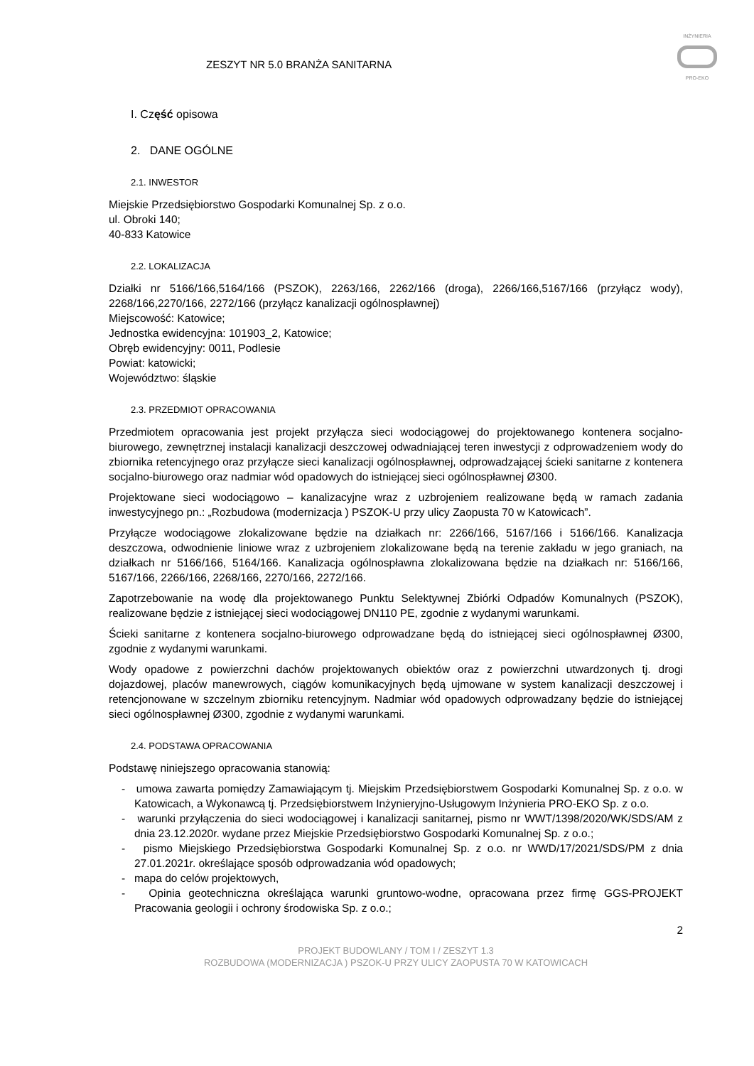ZESZYT NR 5.0 BRANŻA SANITARNA
INŻYNIERIA
PRO-EKO
I. Część opisowa
2. DANE OGÓLNE
2.1. INWESTOR
Miejskie Przedsiębiorstwo Gospodarki Komunalnej Sp. z o.o.
ul. Obroki 140;
40-833 Katowice
2.2. LOKALIZACJA
Działki nr 5166/166,5164/166 (PSZOK), 2263/166, 2262/166 (droga), 2266/166,5167/166 (przyłącz wody), 2268/166,2270/166, 2272/166 (przyłącz kanalizacji ogólnospławnej)
Miejscowość: Katowice;
Jednostka ewidencyjna: 101903_2, Katowice;
Obręb ewidencyjny: 0011, Podlesie
Powiat: katowicki;
Województwo: śląskie
2.3. PRZEDMIOT OPRACOWANIA
Przedmiotem opracowania jest projekt przyłącza sieci wodociągowej do projektowanego kontenera socjalno-biurowego, zewnętrznej instalacji kanalizacji deszczowej odwadniającej teren inwestycji z odprowadzeniem wody do zbiornika retencyjnego oraz przyłącze sieci kanalizacji ogólnospławnej, odprowadzającej ścieki sanitarne z kontenera socjalno-biurowego oraz nadmiar wód opadowych do istniejącej sieci ogólnospławnej Ø300.
Projektowane sieci wodociągowo – kanalizacyjne wraz z uzbrojeniem realizowane będą w ramach zadania inwestycyjnego pn.: „Rozbudowa (modernizacja ) PSZOK-U przy ulicy Zaopusta 70 w Katowicach”.
Przyłącze wodociągowe zlokalizowane będzie na działkach nr: 2266/166, 5167/166 i 5166/166. Kanalizacja deszczowa, odwodnienie liniowe wraz z uzbrojeniem zlokalizowane będą na terenie zakładu w jego graniach, na działkach nr 5166/166, 5164/166. Kanalizacja ogólnospławna zlokalizowana będzie na działkach nr: 5166/166, 5167/166, 2266/166, 2268/166, 2270/166, 2272/166.
Zapotrzebowanie na wodę dla projektowanego Punktu Selektywnej Zbiórki Odpadów Komunalnych (PSZOK), realizowane będzie z istniejącej sieci wodociągowej DN110 PE, zgodnie z wydanymi warunkami.
Ścieki sanitarne z kontenera socjalno-biurowego odprowadzane będą do istniejącej sieci ogólnospławnej Ø300, zgodnie z wydanymi warunkami.
Wody opadowe z powierzchni dachów projektowanych obiektów oraz z powierzchni utwardzonych tj. drogi dojazdowej, placów manewrowych, ciągów komunikacyjnych będą ujmowane w system kanalizacji deszczowej i retencjonowane w szczelnym zbiorniku retencyjnym. Nadmiar wód opadowych odprowadzany będzie do istniejącej sieci ogólnospławnej Ø300, zgodnie z wydanymi warunkami.
2.4. PODSTAWA OPRACOWANIA
Podstawę niniejszego opracowania stanowią:
- umowa zawarta pomiędzy Zamawiającym tj. Miejskim Przedsiębiorstwem Gospodarki Komunalnej Sp. z o.o. w Katowicach, a Wykonawcą tj. Przedsiębiorstwem Inżynieryjno-Usługowym Inżynieria PRO-EKO Sp. z o.o.
- warunki przyłączenia do sieci wodociągowej i kanalizacji sanitarnej, pismo nr WWT/1398/2020/WK/SDS/AM z dnia 23.12.2020r. wydane przez Miejskie Przedsiębiorstwo Gospodarki Komunalnej Sp. z o.o.;
- pismo Miejskiego Przedsiębiorstwa Gospodarki Komunalnej Sp. z o.o. nr WWD/17/2021/SDS/PM z dnia 27.01.2021r. określające sposób odprowadzania wód opadowych;
- mapa do celów projektowych,
- Opinia geotechniczna określająca warunki gruntowo-wodne, opracowana przez firmę GGS-PROJEKT Pracowania geologii i ochrony środowiska Sp. z o.o.;
2
PROJEKT BUDOWLANY / TOM I / ZESZYT 1.3
ROZBUDOWA (MODERNIZACJA ) PSZOK-U PRZY ULICY ZAOPUSTA 70 W KATOWICACH